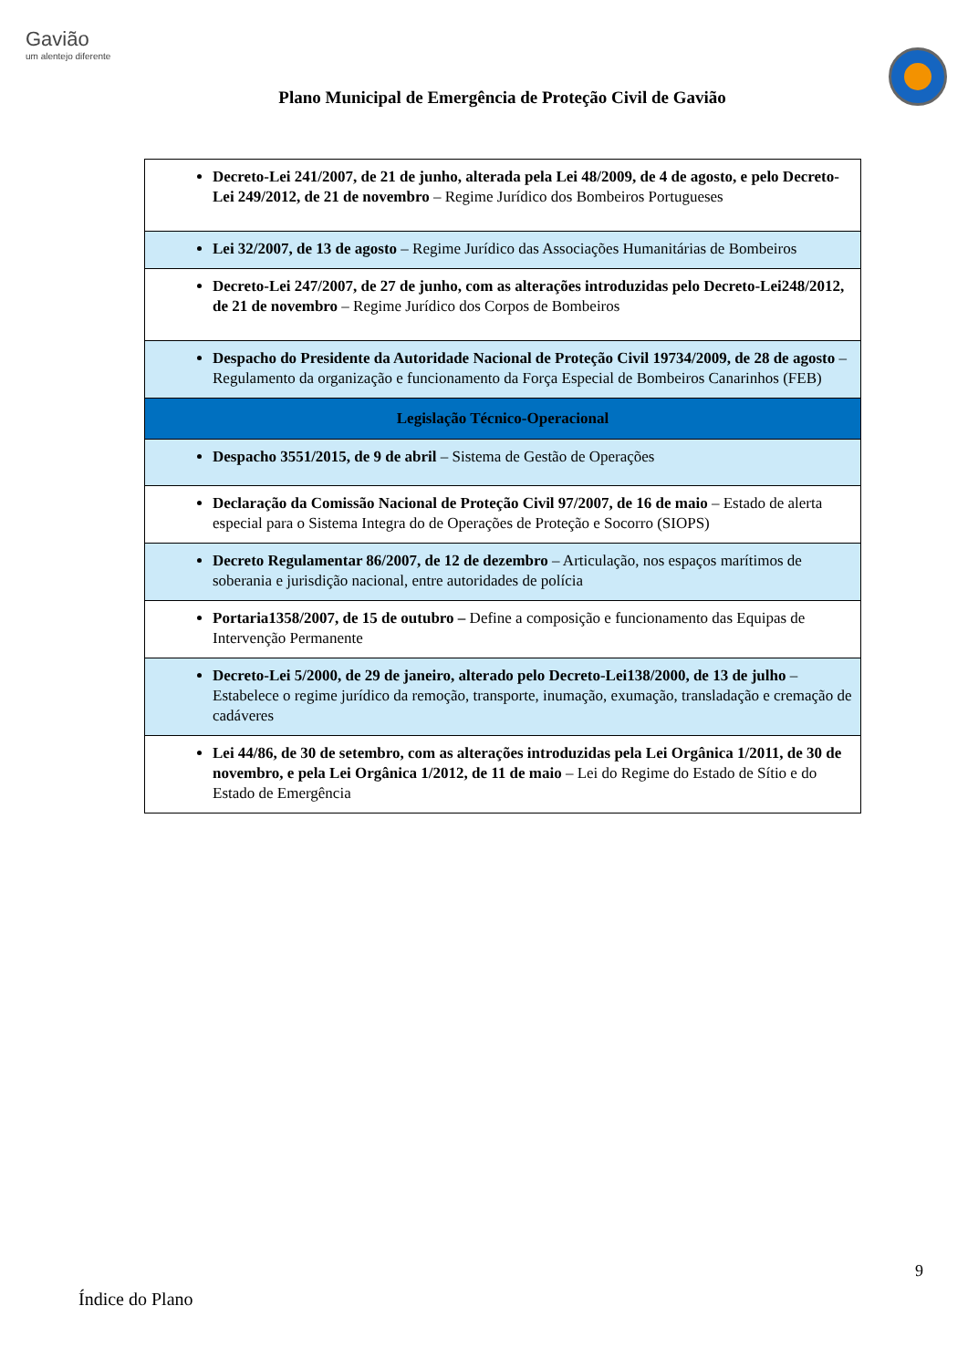Gavião
um alentejo diferente
Plano Municipal de Emergência de Proteção Civil de Gavião
| Decreto-Lei 241/2007, de 21 de junho, alterada pela Lei 48/2009, de 4 de agosto, e pelo Decreto-Lei 249/2012, de 21 de novembro – Regime Jurídico dos Bombeiros Portugueses |
| Lei 32/2007, de 13 de agosto – Regime Jurídico das Associações Humanitárias de Bombeiros |
| Decreto-Lei 247/2007, de 27 de junho, com as alterações introduzidas pelo Decreto-Lei248/2012, de 21 de novembro – Regime Jurídico dos Corpos de Bombeiros |
| Despacho do Presidente da Autoridade Nacional de Proteção Civil 19734/2009, de 28 de agosto – Regulamento da organização e funcionamento da Força Especial de Bombeiros Canarinhos (FEB) |
| Legislação Técnico-Operacional |
| Despacho 3551/2015, de 9 de abril – Sistema de Gestão de Operações |
| Declaração da Comissão Nacional de Proteção Civil 97/2007, de 16 de maio – Estado de alerta especial para o Sistema Integra do de Operações de Proteção e Socorro (SIOPS) |
| Decreto Regulamentar 86/2007, de 12 de dezembro – Articulação, nos espaços marítimos de soberania e jurisdição nacional, entre autoridades de polícia |
| Portaria1358/2007, de 15 de outubro – Define a composição e funcionamento das Equipas de Intervenção Permanente |
| Decreto-Lei 5/2000, de 29 de janeiro, alterado pelo Decreto-Lei138/2000, de 13 de julho – Estabelece o regime jurídico da remoção, transporte, inumação, exumação, transladação e cremação de cadáveres |
| Lei 44/86, de 30 de setembro, com as alterações introduzidas pela Lei Orgânica 1/2011, de 30 de novembro, e pela Lei Orgânica 1/2012, de 11 de maio – Lei do Regime do Estado de Sítio e do Estado de Emergência |
9
Índice do Plano